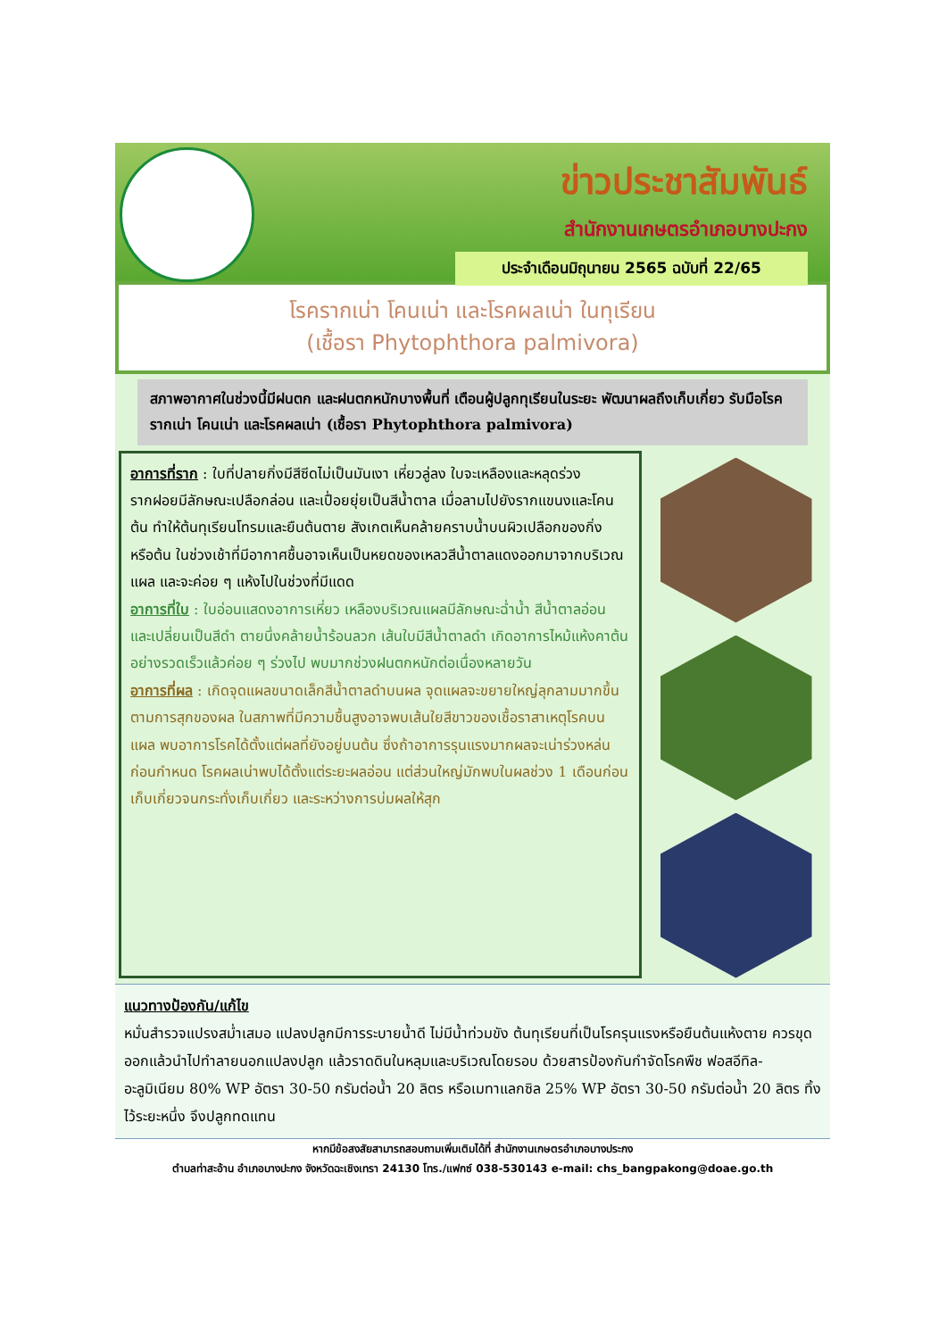ข่าวประชาสัมพันธ์
สำนักงานเกษตรอำเภอบางปะกง
ประจำเดือนมิถุนายน 2565 ฉบับที่ 22/65
โรครากเน่า โคนเน่า และโรคผลเน่า ในทุเรียน
(เชื้อรา Phytophthora palmivora)
สภาพอากาศในช่วงนี้มีฝนตก และฝนตกหนักบางพื้นที่ เตือนผู้ปลูกทุเรียนในระยะ พัฒนาผลถึงเก็บเกี่ยว รับมือโรครากเน่า โคนเน่า และโรคผลเน่า (เชื้อรา Phytophthora palmivora)
อาการที่ราก : ใบที่ปลายกิ่งมีสีซีดไม่เป็นมันเงา เหี่ยวลู่ลง ใบจะเหลืองและหลุดร่วง รากฝอยมีลักษณะเปลือกล่อน และเปื่อยยุ่ยเป็นสีน้ำตาล เมื่อลามไปยังรากแขนงและโคนต้น ทำให้ต้นทุเรียนโทรมและยืนต้นตาย สังเกตเห็นคล้ายคราบน้ำบนผิวเปลือกของกิ่ง หรือต้น ในช่วงเช้าที่มีอากาศชื้นอาจเห็นเป็นหยดของเหลวสีน้ำตาลแดงออกมาจากบริเวณแผล และจะค่อย ๆ แห้งไปในช่วงที่มีแดด
อาการที่ใบ : ใบอ่อนแสดงอาการเหี่ยว เหลืองบริเวณแผลมีลักษณะฉ่ำน้ำ สีน้ำตาลอ่อน และเปลี่ยนเป็นสีดำ ตายนึ่งคล้ายน้ำร้อนลวก เส้นใบมีสีน้ำตาลดำ เกิดอาการไหม้แห้งคาต้นอย่างรวดเร็วแล้วค่อย ๆ ร่วงไป พบมากช่วงฝนตกหนักต่อเนื่องหลายวัน
อาการที่ผล : เกิดจุดแผลขนาดเล็กสีน้ำตาลดำบนผล จุดแผลจะขยายใหญ่ลุกลามมากขึ้นตามการสุกของผล ในสภาพที่มีความชื้นสูงอาจพบเส้นใยสีขาวของเชื้อราสาเหตุโรคบนแผล พบอาการโรคได้ตั้งแต่ผลที่ยังอยู่บนต้น ซึ่งถ้าอาการรุนแรงมากผลจะเน่าร่วงหล่นก่อนกำหนด โรคผลเน่าพบได้ตั้งแต่ระยะผลอ่อน แต่ส่วนใหญ่มักพบในผลช่วง 1 เดือนก่อนเก็บเกี่ยวจนกระทั่งเก็บเกี่ยว และระหว่างการบ่มผลให้สุก
แนวทางป้องกัน/แก้ไข
หมั่นสำรวจแปรงสม่ำเสมอ แปลงปลูกมีการระบายน้ำดี ไม่มีน้ำท่วมขัง ต้นทุเรียนที่เป็นโรครุนแรงหรือยืนต้นแห้งตาย ควรขุดออกแล้วนำไปทำลายนอกแปลงปลูก แล้วราดดินในหลุมและบริเวณโดยรอบ ด้วยสารป้องกันกำจัดโรคพืช ฟอสอีทิล-อะลูมิเนียม 80% WP อัตรา 30-50 กรัมต่อน้ำ 20 ลิตร หรือเมทาแลกซิล 25% WP อัตรา 30-50 กรัมต่อน้ำ 20 ลิตร ทิ้งไว้ระยะหนึ่ง จึงปลูกทดแทน
หากมีข้อสงสัยสามารถสอบถามเพิ่มเติมได้ที่ สำนักงานเกษตรอำเภอบางประกง
ตำบลท่าสะอ้าน อำเภอบางปะกง จังหวัดฉะเชิงเทรา 24130 โทร./แฟกซ์ 038-530143 e-mail: chs_bangpakong@doae.go.th